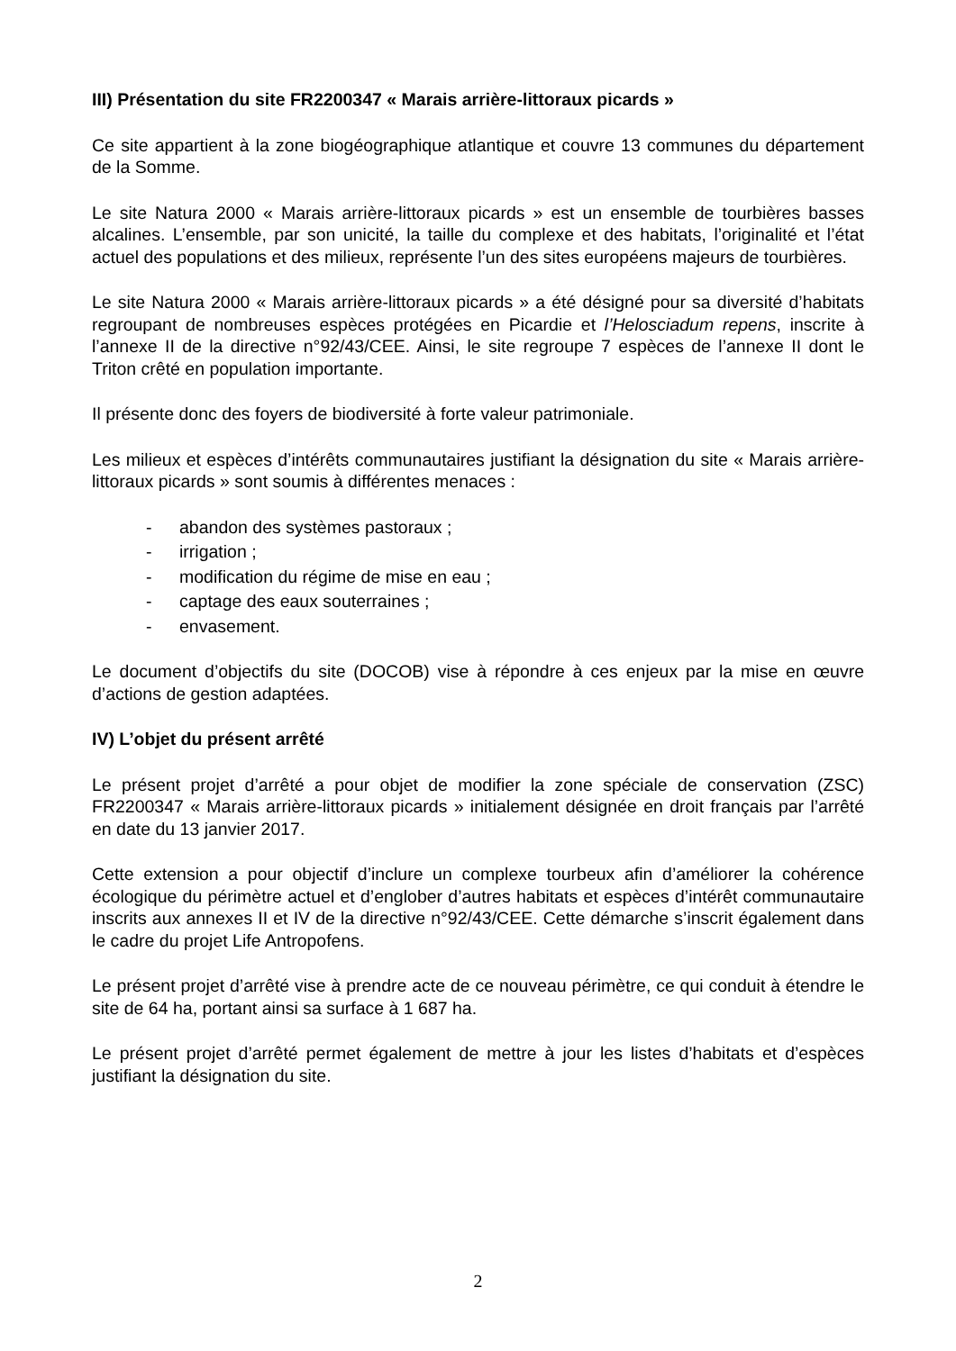III) Présentation du site FR2200347 « Marais arrière-littoraux picards »
Ce site appartient à la zone biogéographique atlantique et couvre 13 communes du département de la Somme.
Le site Natura 2000 « Marais arrière-littoraux picards » est un ensemble de tourbières basses alcalines. L’ensemble, par son unicité, la taille du complexe et des habitats, l’originalité et l’état actuel des populations et des milieux, représente l’un des sites européens majeurs de tourbières.
Le site Natura 2000 « Marais arrière-littoraux picards » a été désigné pour sa diversité d’habitats regroupant de nombreuses espèces protégées en Picardie et l’Helosciadum repens, inscrite à l’annexe II de la directive n°92/43/CEE. Ainsi, le site regroupe 7 espèces de l’annexe II dont le Triton crêté en population importante.
Il présente donc des foyers de biodiversité à forte valeur patrimoniale.
Les milieux et espèces d’intérêts communautaires justifiant la désignation du site « Marais arrière-littoraux picards » sont soumis à différentes menaces :
- abandon des systèmes pastoraux ;
- irrigation ;
- modification du régime de mise en eau ;
- captage des eaux souterraines ;
- envasement.
Le document d’objectifs du site (DOCOB) vise à répondre à ces enjeux par la mise en œuvre d’actions de gestion adaptées.
IV) L’objet du présent arrêté
Le présent projet d’arrêté a pour objet de modifier la zone spéciale de conservation (ZSC) FR2200347 « Marais arrière-littoraux picards » initialement désignée en droit français par l’arrêté en date du 13 janvier 2017.
Cette extension a pour objectif d’inclure un complexe tourbeux afin d’améliorer la cohérence écologique du périmètre actuel et d’englober d’autres habitats et espèces d’intérêt communautaire inscrits aux annexes II et IV de la directive n°92/43/CEE. Cette démarche s’inscrit également dans le cadre du projet Life Antropofens.
Le présent projet d’arrêté vise à prendre acte de ce nouveau périmètre, ce qui conduit à étendre le site de 64 ha, portant ainsi sa surface à 1 687 ha.
Le présent projet d’arrêté permet également de mettre à jour les listes d’habitats et d’espèces justifiant la désignation du site.
2